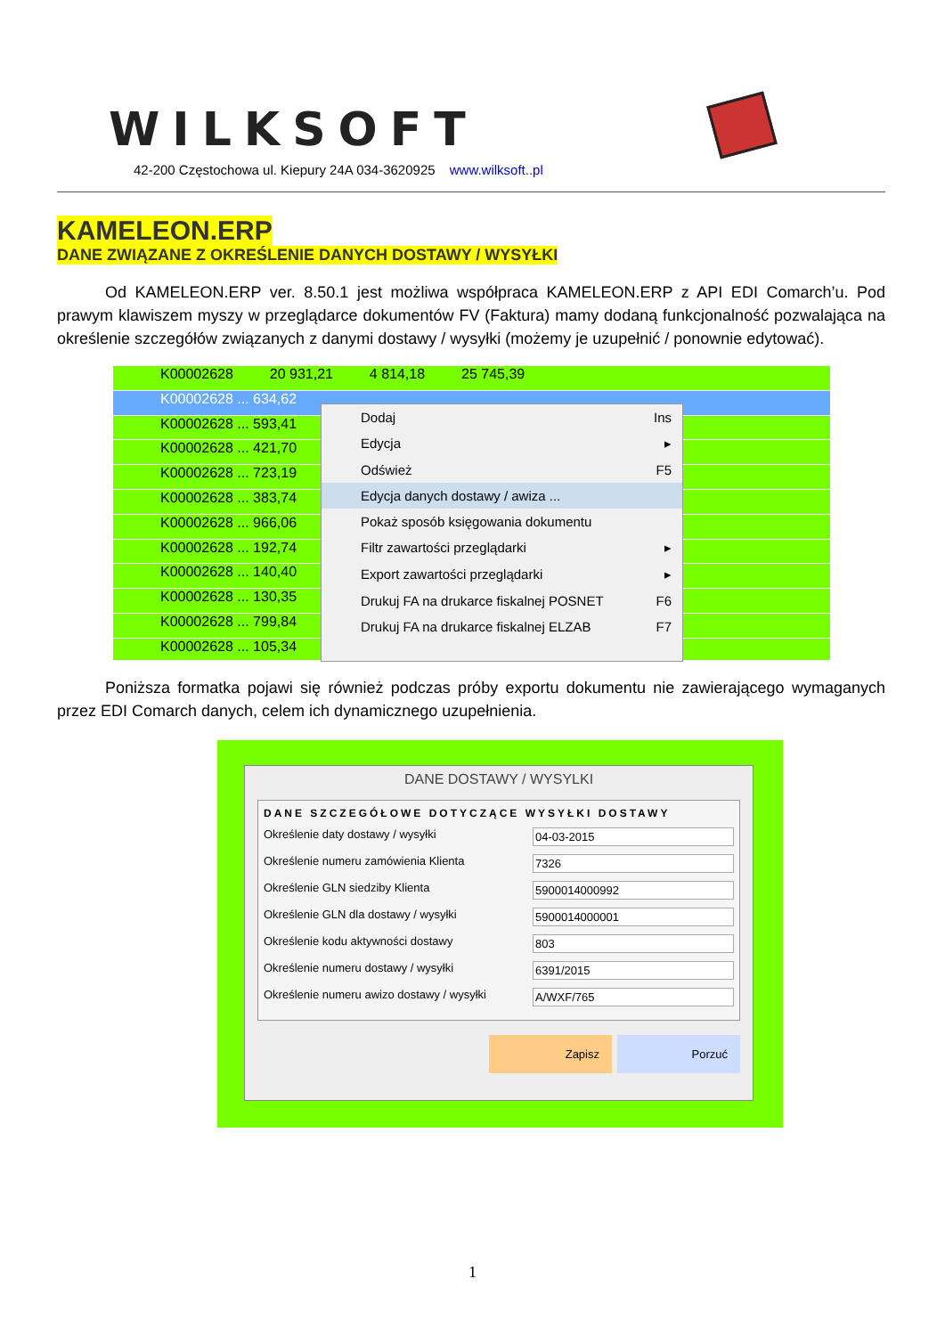WILKSOFT
42-200 Częstochowa ul. Kiepury 24A 034-3620925 www.wilksoft..pl
KAMELEON.ERP
DANE ZWIĄZANE Z OKREŚLENIE DANYCH DOSTAWY / WYSYŁKI
   Od KAMELEON.ERP ver. 8.50.1 jest możliwa współpraca KAMELEON.ERP z API EDI Comarch’u. Pod prawym klawiszem myszy w przeglądarce dokumentów FV (Faktura) mamy dodaną funkcjonalność pozwalająca na określenie szczegółów związanych z danymi dostawy / wysyłki (możemy je uzupełnić / ponownie edytować).
K00002628    20 931,21    4 814,18    25 745,39
K00002628 ... 634,62
K00002628 ... 593,41
K00002628 ... 421,70
K00002628 ... 723,19
K00002628 ... 383,74
K00002628 ... 966,06
K00002628 ... 192,74
K00002628 ... 140,40
K00002628 ... 130,35
K00002628 ... 799,84
K00002628 ... 105,34
Dodaj Ins
Edycja ▸
Odśwież F5
Edycja danych dostawy / awiza ...
Pokaż sposób księgowania dokumentu
Filtr zawartości przeglądarki ▸
Export zawartości przeglądarki ▸
Drukuj FA na drukarce fiskalnej POSNET F6
Drukuj FA na drukarce fiskalnej ELZAB F7
   Poniższa formatka pojawi się również podczas próby exportu dokumentu nie zawierającego wymaganych przez EDI Comarch danych, celem ich dynamicznego uzupełnienia.
DANE DOSTAWY / WYSYLKI
DANE SZCZEGÓŁOWE DOTYCZĄCE WYSYŁKI DOSTAWY
Określenie daty dostawy / wysyłki 04-03-2015
Określenie numeru zamówienia Klienta 7326
Określenie GLN siedziby Klienta 5900014000992
Określenie GLN dla dostawy / wysyłki 5900014000001
Określenie kodu aktywności dostawy 803
Określenie numeru dostawy / wysyłki 6391/2015
Określenie numeru awizo dostawy / wysyłki A/WXF/765
Zapisz Porzuć
1